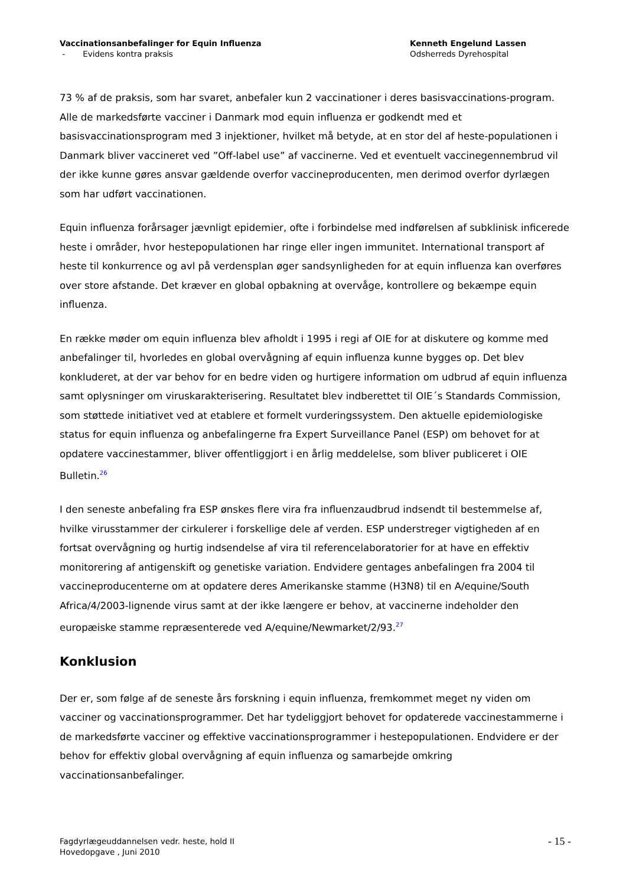Vaccinationsanbefalinger for Equin Influenza
- Evidens kontra praksis
Kenneth Engelund Lassen
Odsherreds Dyrehospital
73 % af de praksis, som har svaret, anbefaler kun 2 vaccinationer i deres basisvaccinations-program. Alle de markedsførte vacciner i Danmark mod equin influenza er godkendt med et basisvaccinationsprogram med 3 injektioner, hvilket må betyde, at en stor del af heste-populationen i Danmark bliver vaccineret ved ”Off-label use” af vaccinerne. Ved et eventuelt vaccinegennembrud vil der ikke kunne gøres ansvar gældende overfor vaccineproducenten, men derimod overfor dyrlægen som har udført vaccinationen.
Equin influenza forårsager jævnligt epidemier, ofte i forbindelse med indførelsen af subklinisk inficerede heste i områder, hvor hestepopulationen har ringe eller ingen immunitet. International transport af heste til konkurrence og avl på verdensplan øger sandsynligheden for at equin influenza kan overføres over store afstande. Det kræver en global opbakning at overvåge, kontrollere og bekæmpe equin influenza.
En række møder om equin influenza blev afholdt i 1995 i regi af OIE for at diskutere og komme med anbefalinger til, hvorledes en global overvågning af equin influenza kunne bygges op. Det blev konkluderet, at der var behov for en bedre viden og hurtigere information om udbrud af equin influenza samt oplysninger om viruskarakterisering. Resultatet blev indberettet til OIE´s Standards Commission, som støttede initiativet ved at etablere et formelt vurderingssystem. Den aktuelle epidemiologiske status for equin influenza og anbefalingerne fra Expert Surveillance Panel (ESP) om behovet for at opdatere vaccinestammer, bliver offentliggjort i en årlig meddelelse, som bliver publiceret i OIE Bulletin.<sup>26</sup>
I den seneste anbefaling fra ESP ønskes flere vira fra influenzaudbrud indsendt til bestemmelse af, hvilke virusstammer der cirkulerer i forskellige dele af verden. ESP understreger vigtigheden af en fortsat overvågning og hurtig indsendelse af vira til referencelaboratorier for at have en effektiv monitorering af antigenskift og genetiske variation. Endvidere gentages anbefalingen fra 2004 til vaccineproducenterne om at opdatere deres Amerikanske stamme (H3N8) til en A/equine/South Africa/4/2003-lignende virus samt at der ikke længere er behov, at vaccinerne indeholder den europæiske stamme repræsenterede ved A/equine/Newmarket/2/93.<sup>27</sup>
Konklusion
Der er, som følge af de seneste års forskning i equin influenza, fremkommet meget ny viden om vacciner og vaccinationsprogrammer. Det har tydeliggjort behovet for opdaterede vaccinestammerne i de markedsførte vacciner og effektive vaccinationsprogrammer i hestepopulationen. Endvidere er der behov for effektiv global overvågning af equin influenza og samarbejde omkring vaccinationsanbefalinger.
Fagdyrlægeuddannelsen vedr. heste, hold II
Hovedopgave , Juni 2010
- 15 -